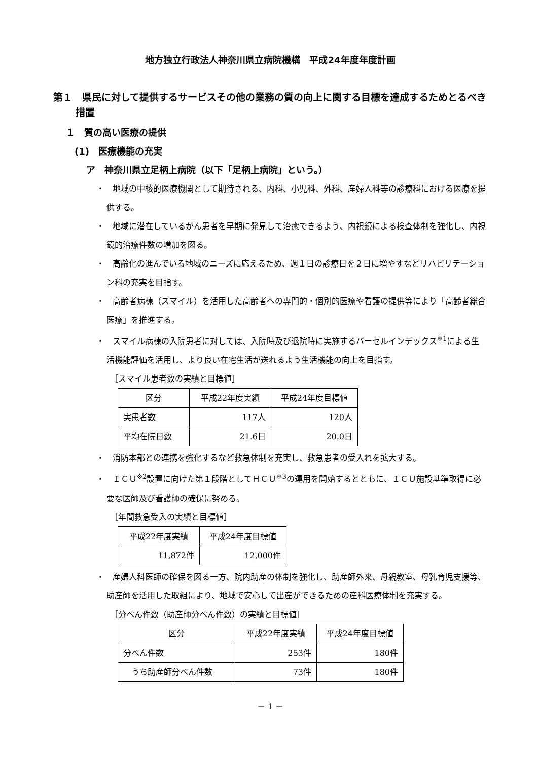地方独立行政法人神奈川県立病院機構　平成24年度年度計画
第１　県民に対して提供するサービスその他の業務の質の向上に関する目標を達成するためとるべき措置
１　質の高い医療の提供
(1)　医療機能の充実
ア　神奈川県立足柄上病院（以下「足柄上病院」という。）
・　地域の中核的医療機関として期待される、内科、小児科、外科、産婦人科等の診療科における医療を提供する。
・　地域に潜在しているがん患者を早期に発見して治癒できるよう、内視鏡による検査体制を強化し、内視鏡的治療件数の増加を図る。
・　高齢化の進んでいる地域のニーズに応えるため、週１日の診療日を２日に増やすなどリハビリテーション科の充実を目指す。
・　高齢者病棟（スマイル）を活用した高齢者への専門的・個別的医療や看護の提供等により「高齢者総合医療」を推進する。
・　スマイル病棟の入院患者に対しては、入院時及び退院時に実施するバーセルインデックス<sup>※1</sup>による生活機能評価を活用し、より良い在宅生活が送れるよう生活機能の向上を目指す。
［スマイル患者数の実績と目標値］
| 区分 | 平成22年度実績 | 平成24年度目標値 |
| --- | --- | --- |
| 実患者数 | 117人 | 120人 |
| 平均在院日数 | 21.6日 | 20.0日 |
・　消防本部との連携を強化するなど救急体制を充実し、救急患者の受入れを拡大する。
・　ＩＣＵ<sup>※2</sup>設置に向けた第１段階としてＨＣＵ<sup>※3</sup>の運用を開始するとともに、ＩＣＵ施設基準取得に必要な医師及び看護師の確保に努める。
［年間救急受入の実績と目標値］
| 平成22年度実績 | 平成24年度目標値 |
| --- | --- |
| 11,872件 | 12,000件 |
・　産婦人科医師の確保を図る一方、院内助産の体制を強化し、助産師外来、母親教室、母乳育児支援等、助産師を活用した取組により、地域で安心して出産ができるための産科医療体制を充実する。
［分べん件数（助産師分べん件数）の実績と目標値］
| 区分 | 平成22年度実績 | 平成24年度目標値 |
| --- | --- | --- |
| 分べん件数 | 253件 | 180件 |
| うち助産師分べん件数 | 73件 | 180件 |
－ 1 －